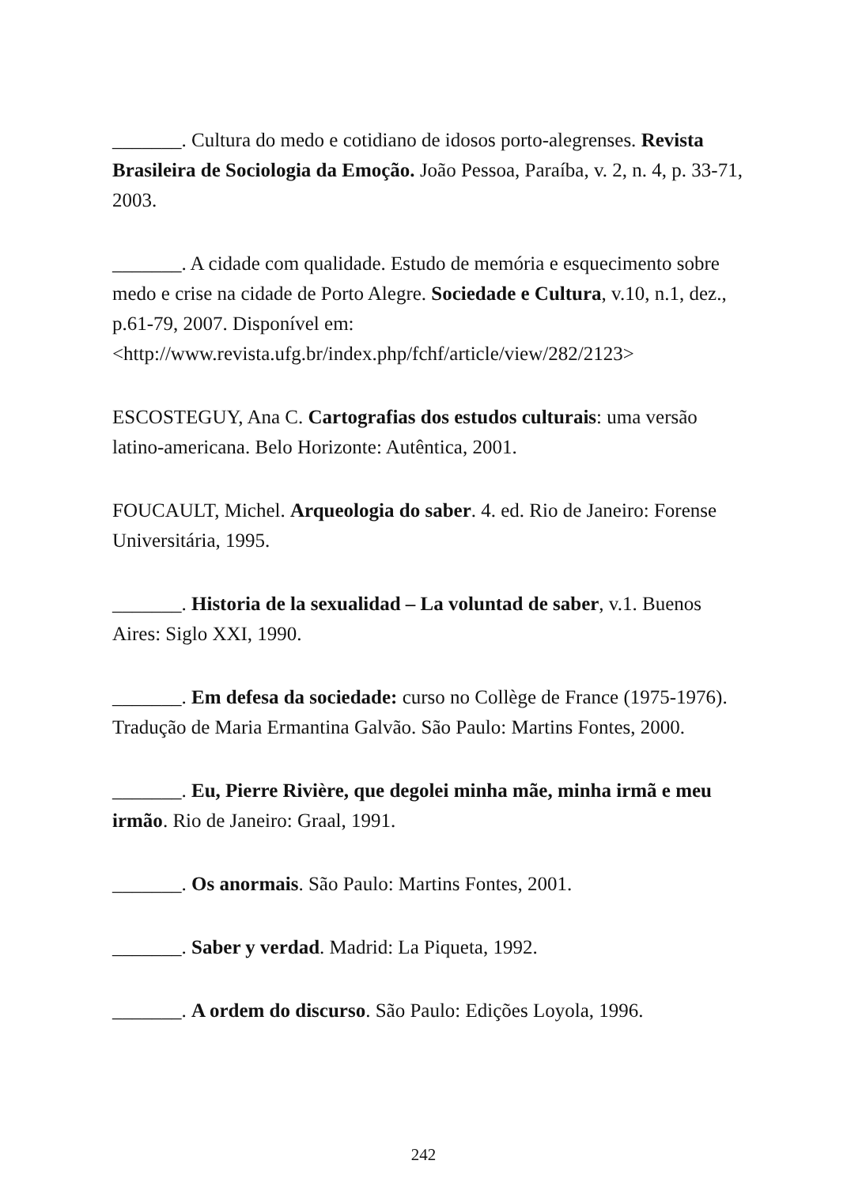_______. Cultura do medo e cotidiano de idosos porto-alegrenses. Revista Brasileira de Sociologia da Emoção. João Pessoa, Paraíba, v. 2, n. 4, p. 33-71, 2003.
_______. A cidade com qualidade. Estudo de memória e esquecimento sobre medo e crise na cidade de Porto Alegre. Sociedade e Cultura, v.10, n.1, dez., p.61-79, 2007. Disponível em: <http://www.revista.ufg.br/index.php/fchf/article/view/282/2123>
ESCOSTEGUY, Ana C. Cartografias dos estudos culturais: uma versão latino-americana. Belo Horizonte: Autêntica, 2001.
FOUCAULT, Michel. Arqueologia do saber. 4. ed. Rio de Janeiro: Forense Universitária, 1995.
_______. Historia de la sexualidad – La voluntad de saber, v.1. Buenos Aires: Siglo XXI, 1990.
_______. Em defesa da sociedade: curso no Collège de France (1975-1976). Tradução de Maria Ermantina Galvão. São Paulo: Martins Fontes, 2000.
_______. Eu, Pierre Rivière, que degolei minha mãe, minha irmã e meu irmão. Rio de Janeiro: Graal, 1991.
_______. Os anormais. São Paulo: Martins Fontes, 2001.
_______. Saber y verdad. Madrid: La Piqueta, 1992.
_______. A ordem do discurso. São Paulo: Edições Loyola, 1996.
242